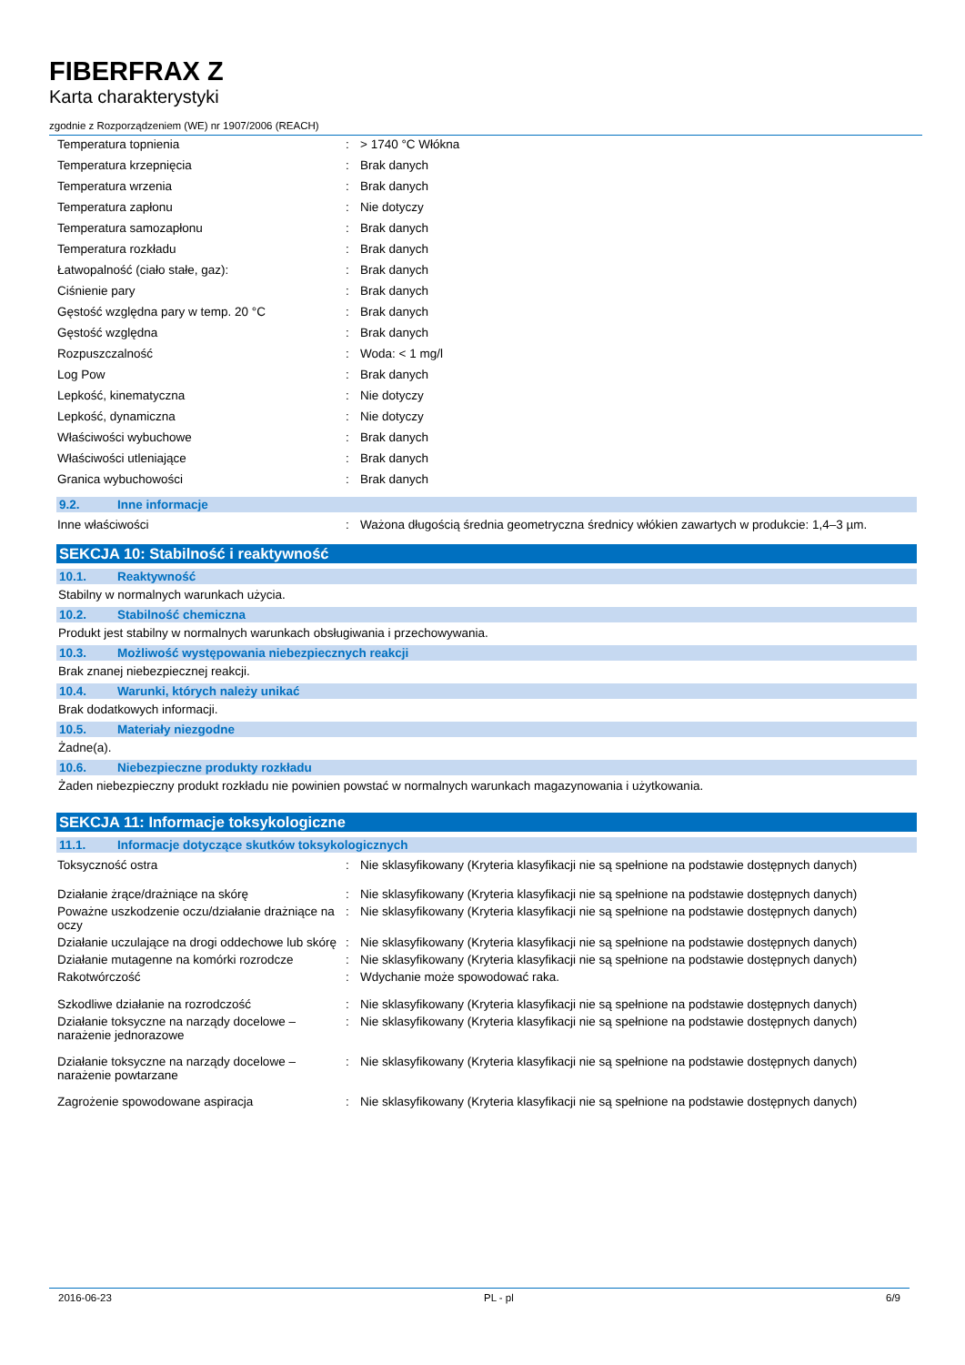FIBERFRAX Z
Karta charakterystyki
zgodnie z Rozporządzeniem (WE) nr 1907/2006 (REACH)
| Temperatura topnienia | : | > 1740 °C Włókna |
| Temperatura krzepnięcia | : | Brak danych |
| Temperatura wrzenia | : | Brak danych |
| Temperatura zapłonu | : | Nie dotyczy |
| Temperatura samozapłonu | : | Brak danych |
| Temperatura rozkładu | : | Brak danych |
| Łatwopalność (ciało stałe, gaz): | : | Brak danych |
| Ciśnienie pary | : | Brak danych |
| Gęstość względna pary w temp. 20 °C | : | Brak danych |
| Gęstość względna | : | Brak danych |
| Rozpuszczalność | : | Woda: < 1 mg/l |
| Log Pow | : | Brak danych |
| Lepkość, kinematyczna | : | Nie dotyczy |
| Lepkość, dynamiczna | : | Nie dotyczy |
| Właściwości wybuchowe | : | Brak danych |
| Właściwości utleniające | : | Brak danych |
| Granica wybuchowości | : | Brak danych |
9.2. Inne informacje
| Inne właściwości | : | Ważona długością średnia geometryczna średnicy włókien zawartych w produkcie: 1,4–3 µm. |
SEKCJA 10: Stabilność i reaktywność
10.1. Reaktywność
Stabilny w normalnych warunkach użycia.
10.2. Stabilność chemiczna
Produkt jest stabilny w normalnych warunkach obsługiwania i przechowywania.
10.3. Możliwość występowania niebezpiecznych reakcji
Brak znanej niebezpiecznej reakcji.
10.4. Warunki, których należy unikać
Brak dodatkowych informacji.
10.5. Materiały niezgodne
Żadne(a).
10.6. Niebezpieczne produkty rozkładu
Żaden niebezpieczny produkt rozkładu nie powinien powstać w normalnych warunkach magazynowania i użytkowania.
SEKCJA 11: Informacje toksykologiczne
11.1. Informacje dotyczące skutków toksykologicznych
| Toksyczność ostra | : | Nie sklasyfikowany (Kryteria klasyfikacji nie są spełnione na podstawie dostępnych danych) |
| Działanie żrące/drażniące na skórę | : | Nie sklasyfikowany (Kryteria klasyfikacji nie są spełnione na podstawie dostępnych danych) |
| Poważne uszkodzenie oczu/działanie drażniące na oczy | : | Nie sklasyfikowany (Kryteria klasyfikacji nie są spełnione na podstawie dostępnych danych) |
| Działanie uczulające na drogi oddechowe lub skórę | : | Nie sklasyfikowany (Kryteria klasyfikacji nie są spełnione na podstawie dostępnych danych) |
| Działanie mutagenne na komórki rozrodcze | : | Nie sklasyfikowany (Kryteria klasyfikacji nie są spełnione na podstawie dostępnych danych) |
| Rakotwórczość | : | Wdychanie może spowodować raka. |
| Szkodliwe działanie na rozrodczość | : | Nie sklasyfikowany (Kryteria klasyfikacji nie są spełnione na podstawie dostępnych danych) |
| Działanie toksyczne na narządy docelowe – narażenie jednorazowe | : | Nie sklasyfikowany (Kryteria klasyfikacji nie są spełnione na podstawie dostępnych danych) |
| Działanie toksyczne na narządy docelowe – narażenie powtarzane | : | Nie sklasyfikowany (Kryteria klasyfikacji nie są spełnione na podstawie dostępnych danych) |
| Zagrożenie spowodowane aspiracja | : | Nie sklasyfikowany (Kryteria klasyfikacji nie są spełnione na podstawie dostępnych danych) |
2016-06-23 PL - pl 6/9